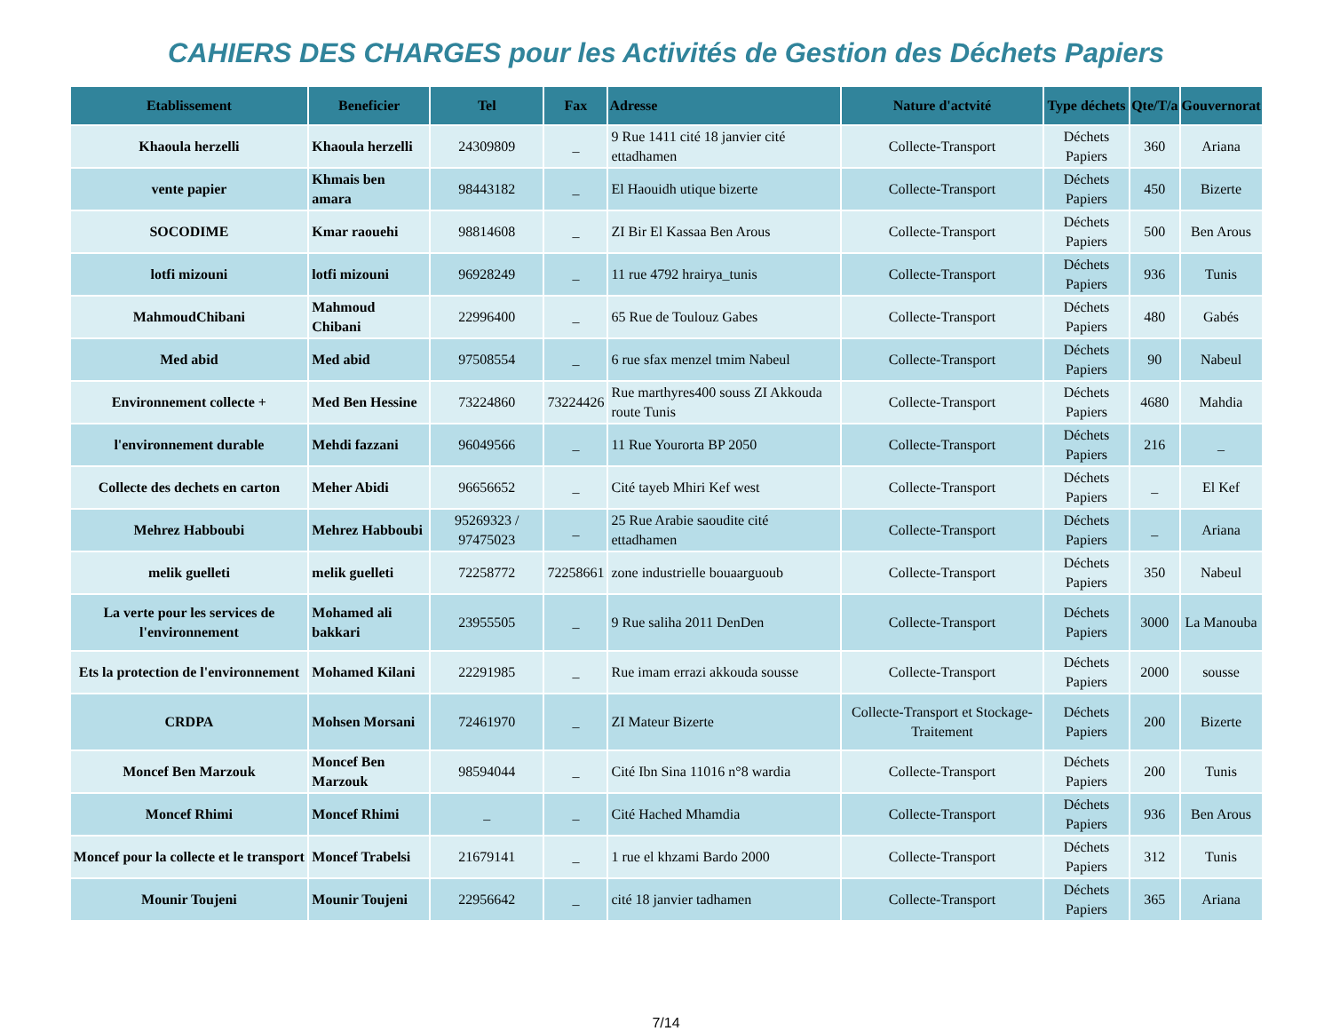CAHIERS DES CHARGES pour les Activités de Gestion des Déchets Papiers
| Etablissement | Beneficier | Tel | Fax | Adresse | Nature d'actvité | Type déchets | Qte/T/a | Gouvernorat |
| --- | --- | --- | --- | --- | --- | --- | --- | --- |
| Khaoula herzelli | Khaoula herzelli | 24309809 | _ | 9 Rue 1411 cité 18 janvier cité ettadhamen | Collecte-Transport | Déchets Papiers | 360 | Ariana |
| vente papier | Khmais ben amara | 98443182 | _ | El Haouidh utique bizerte | Collecte-Transport | Déchets Papiers | 450 | Bizerte |
| SOCODIME | Kmar raouehi | 98814608 | _ | ZI Bir El Kassaa Ben Arous | Collecte-Transport | Déchets Papiers | 500 | Ben Arous |
| lotfi mizouni | lotfi mizouni | 96928249 | _ | 11 rue 4792 hrairya_tunis | Collecte-Transport | Déchets Papiers | 936 | Tunis |
| MahmoudChibani | Mahmoud Chibani | 22996400 | _ | 65 Rue de Toulouz Gabes | Collecte-Transport | Déchets Papiers | 480 | Gabés |
| Med abid | Med abid | 97508554 | _ | 6 rue sfax menzel tmim Nabeul | Collecte-Transport | Déchets Papiers | 90 | Nabeul |
| Environnement collecte + | Med Ben Hessine | 73224860 | 73224426 | Rue marthyres400 souss ZI Akkouda route Tunis | Collecte-Transport | Déchets Papiers | 4680 | Mahdia |
| l'environnement durable | Mehdi fazzani | 96049566 | _ | 11 Rue Yourorta BP 2050 | Collecte-Transport | Déchets Papiers | 216 | _ |
| Collecte des dechets en carton | Meher Abidi | 96656652 | _ | Cité tayeb Mhiri Kef west | Collecte-Transport | Déchets Papiers | _ | El Kef |
| Mehrez Habboubi | Mehrez Habboubi | 95269323 / 97475023 | _ | 25 Rue Arabie saoudite cité ettadhamen | Collecte-Transport | Déchets Papiers | _ | Ariana |
| melik guelleti | melik guelleti | 72258772 | 72258661 | zone industrielle bouaarguoub | Collecte-Transport | Déchets Papiers | 350 | Nabeul |
| La verte pour les services de l'environnement | Mohamed ali bakkari | 23955505 | _ | 9 Rue saliha 2011 DenDen | Collecte-Transport | Déchets Papiers | 3000 | La Manouba |
| Ets la protection de l'environnement | Mohamed Kilani | 22291985 | _ | Rue imam errazi akkouda sousse | Collecte-Transport | Déchets Papiers | 2000 | sousse |
| CRDPA | Mohsen Morsani | 72461970 | _ | ZI Mateur Bizerte | Collecte-Transport et Stockage-Traitement | Déchets Papiers | 200 | Bizerte |
| Moncef Ben Marzouk | Moncef Ben Marzouk | 98594044 | _ | Cité Ibn Sina 11016 n°8 wardia | Collecte-Transport | Déchets Papiers | 200 | Tunis |
| Moncef Rhimi | Moncef Rhimi | _ | _ | Cité Hached Mhamdia | Collecte-Transport | Déchets Papiers | 936 | Ben Arous |
| Moncef pour la collecte et le transport | Moncef Trabelsi | 21679141 | _ | 1 rue el khzami Bardo 2000 | Collecte-Transport | Déchets Papiers | 312 | Tunis |
| Mounir Toujeni | Mounir Toujeni | 22956642 | _ | cité 18 janvier tadhamen | Collecte-Transport | Déchets Papiers | 365 | Ariana |
7/14